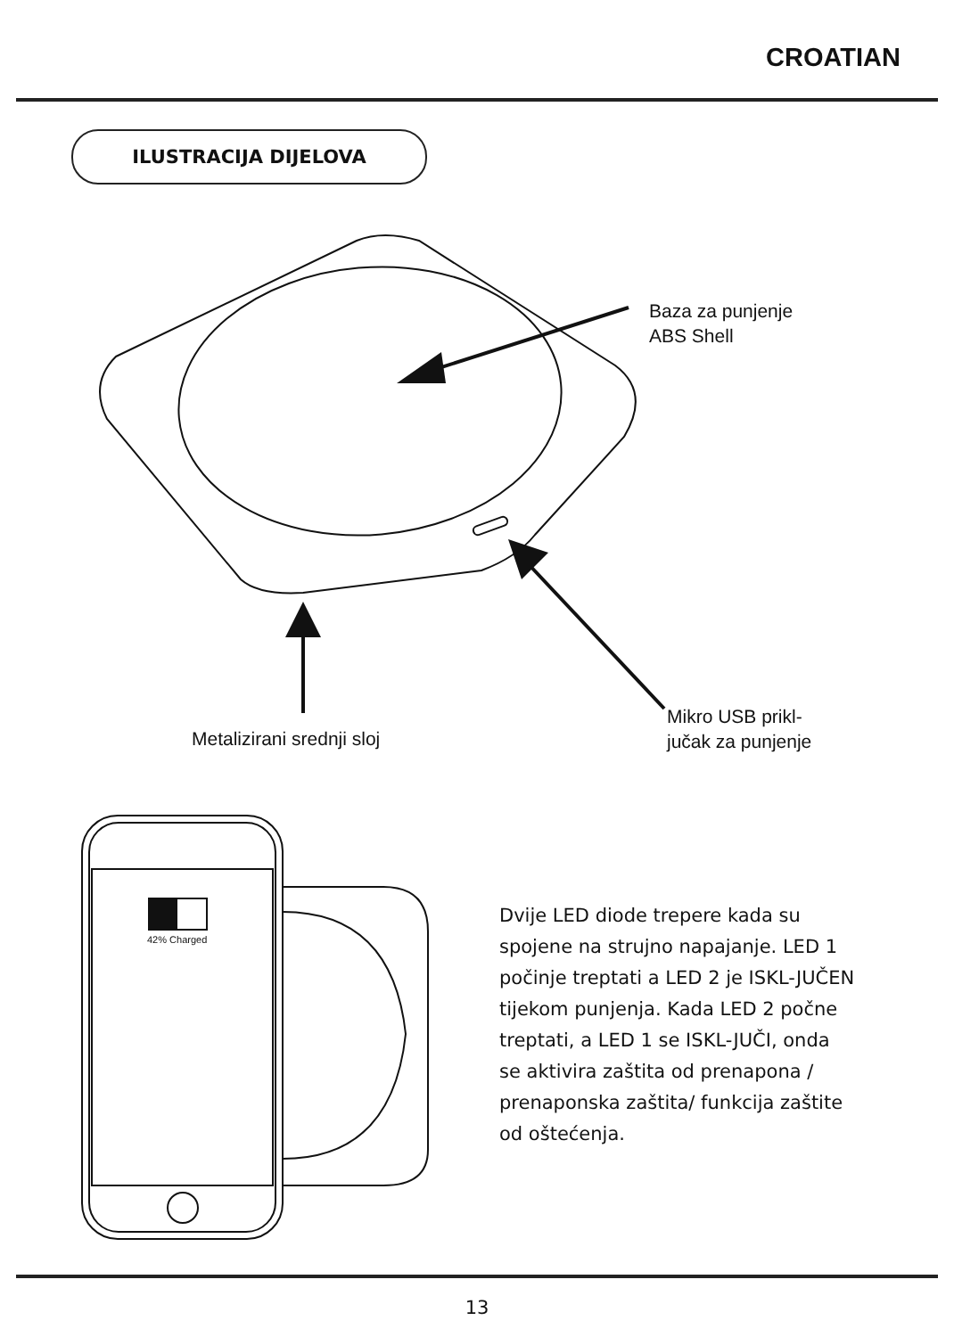CROATIAN
ILUSTRACIJA DIJELOVA
Baza za punjenje
ABS Shell
Metalizirani srednji sloj
Mikro USB prikl-
jučak za punjenje
42% Charged
Dvije LED diode trepere kada su spojene na strujno napajanje. LED 1 počinje treptati a LED 2 je ISKL-JUČEN tijekom punjenja. Kada LED 2 počne treptati, a LED 1 se ISKL-JUČI, onda se aktivira zaštita od prenapona / prenaponska zaštita/ funkcija zaštite od oštećenja.
13